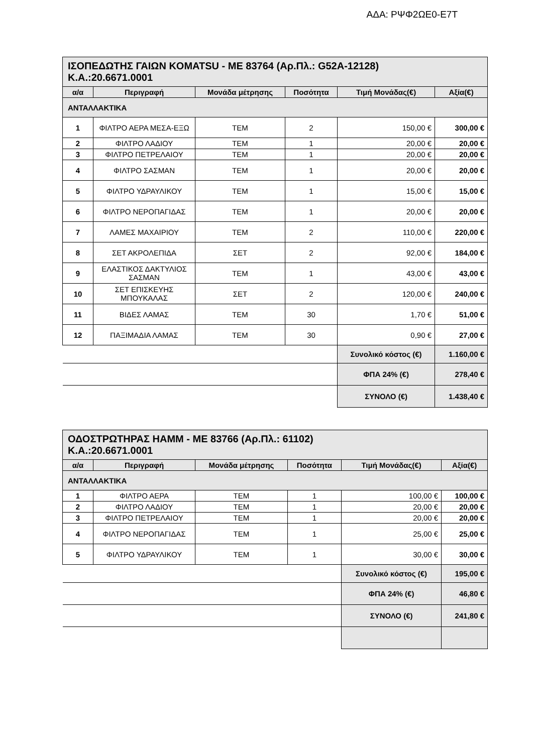ΑΔΑ: ΡΨΦ2ΩΕ0-Ε7Τ
| ΙΣΟΠΕΔΩΤΗΣ ΓΑΙΩΝ KOMATSU - ME 83764 (Αρ.Πλ.: G52A-12128) Κ.Α.:20.6671.0001 | | | | | |
| α/α | Περιγραφή | Μονάδα μέτρησης | Ποσότητα | Τιμή Μονάδας(€) | Αξία(€) |
| ΑΝΤΑΛΛΑΚΤΙΚΑ | | | | | |
| 1 | ΦΙΛΤΡΟ ΑΕΡΑ ΜΕΣΑ-ΕΞΩ | ΤΕΜ | 2 | 150,00 € | 300,00 € |
| 2 | ΦΙΛΤΡΟ ΛΑΔΙΟΥ | ΤΕΜ | 1 | 20,00 € | 20,00 € |
| 3 | ΦΙΛΤΡΟ ΠΕΤΡΕΛΑΙΟΥ | ΤΕΜ | 1 | 20,00 € | 20,00 € |
| 4 | ΦΙΛΤΡΟ ΣΑΣΜΑΝ | ΤΕΜ | 1 | 20,00 € | 20,00 € |
| 5 | ΦΙΛΤΡΟ ΥΔΡΑΥΛΙΚΟΥ | ΤΕΜ | 1 | 15,00 € | 15,00 € |
| 6 | ΦΙΛΤΡΟ ΝΕΡΟΠΑΓΙΔΑΣ | ΤΕΜ | 1 | 20,00 € | 20,00 € |
| 7 | ΛΑΜΕΣ ΜΑΧΑΙΡΙΟΥ | ΤΕΜ | 2 | 110,00 € | 220,00 € |
| 8 | ΣΕΤ ΑΚΡΟΛΕΠΙΔΑ | ΣΕΤ | 2 | 92,00 € | 184,00 € |
| 9 | ΕΛΑΣΤΙΚΟΣ ΔΑΚΤΥΛΙΟΣ ΣΑΣΜΑΝ | ΤΕΜ | 1 | 43,00 € | 43,00 € |
| 10 | ΣΕΤ ΕΠΙΣΚΕΥΗΣ ΜΠΟΥΚΑΛΑΣ | ΣΕΤ | 2 | 120,00 € | 240,00 € |
| 11 | ΒΙΔΕΣ ΛΑΜΑΣ | ΤΕΜ | 30 | 1,70 € | 51,00 € |
| 12 | ΠΑΞΙΜΑΔΙΑ ΛΑΜΑΣ | ΤΕΜ | 30 | 0,90 € | 27,00 € |
| | | | | Συνολικό κόστος (€) | 1.160,00 € |
| | | | | ΦΠΑ 24% (€) | 278,40 € |
| | | | | ΣΥΝΟΛΟ (€) | 1.438,40 € |
| ΟΔΟΣΤΡΩΤΗΡΑΣ HAMM - ME 83766 (Αρ.Πλ.: 61102) Κ.Α.:20.6671.0001 | | | | | |
| α/α | Περιγραφή | Μονάδα μέτρησης | Ποσότητα | Τιμή Μονάδας(€) | Αξία(€) |
| ΑΝΤΑΛΛΑΚΤΙΚΑ | | | | | |
| 1 | ΦΙΛΤΡΟ ΑΕΡΑ | ΤΕΜ | 1 | 100,00 € | 100,00 € |
| 2 | ΦΙΛΤΡΟ ΛΑΔΙΟΥ | ΤΕΜ | 1 | 20,00 € | 20,00 € |
| 3 | ΦΙΛΤΡΟ ΠΕΤΡΕΛΑΙΟΥ | ΤΕΜ | 1 | 20,00 € | 20,00 € |
| 4 | ΦΙΛΤΡΟ ΝΕΡΟΠΑΓΙΔΑΣ | ΤΕΜ | 1 | 25,00 € | 25,00 € |
| 5 | ΦΙΛΤΡΟ ΥΔΡΑΥΛΙΚΟΥ | ΤΕΜ | 1 | 30,00 € | 30,00 € |
| | | | | Συνολικό κόστος (€) | 195,00 € |
| | | | | ΦΠΑ 24% (€) | 46,80 € |
| | | | | ΣΥΝΟΛΟ (€) | 241,80 € |